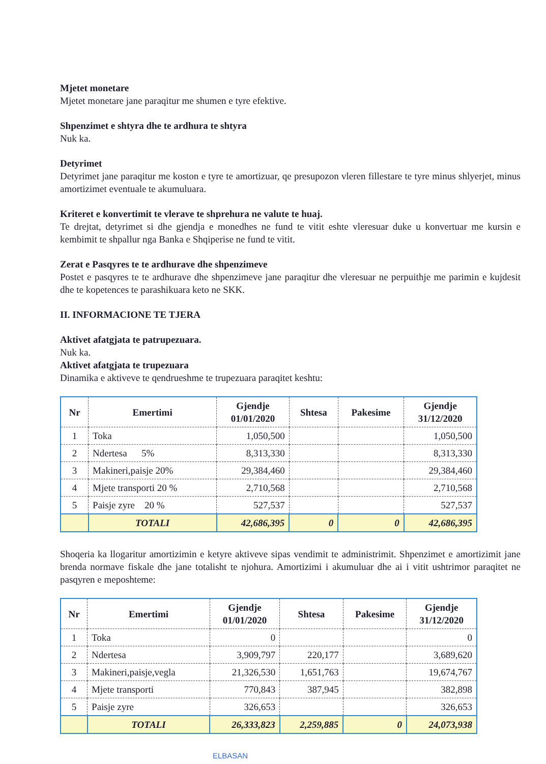Mjetet monetare
Mjetet monetare jane paraqitur me shumen e tyre efektive.
Shpenzimet e shtyra dhe te ardhura te shtyra
Nuk ka.
Detyrimet
Detyrimet jane paraqitur me koston e tyre te amortizuar, qe presupozon vleren fillestare te tyre minus shlyerjet, minus amortizimet eventuale te akumuluara.
Kriteret e konvertimit te vlerave te shprehura ne valute te huaj.
Te drejtat, detyrimet si dhe gjendja e monedhes ne fund te vitit eshte vleresuar duke u konvertuar me kursin e kembimit te shpallur nga Banka e Shqiperise ne fund te vitit.
Zerat e Pasqyres te te ardhurave dhe shpenzimeve
Postet e pasqyres te te ardhurave dhe shpenzimeve jane paraqitur dhe vleresuar ne perpuithje me parimin e kujdesit dhe te kopetences te parashikuara keto ne SKK.
II. INFORMACIONE TE TJERA
Aktivet afatgjata te patrupezuara.
Nuk ka.
Aktivet afatgjata te trupezuara
Dinamika e aktiveve te qendrueshme te trupezuara paraqitet keshtu:
| Nr | Emertimi | Gjendje 01/01/2020 | Shtesa | Pakesime | Gjendje 31/12/2020 |
| --- | --- | --- | --- | --- | --- |
| 1 | Toka | 1,050,500 | | | 1,050,500 |
| 2 | Ndertesa 5% | 8,313,330 | | | 8,313,330 |
| 3 | Makineri,paisje 20% | 29,384,460 | | | 29,384,460 |
| 4 | Mjete transporti 20 % | 2,710,568 | | | 2,710,568 |
| 5 | Paisje zyre 20 % | 527,537 | | | 527,537 |
| | TOTALI | 42,686,395 | 0 | 0 | 42,686,395 |
Shoqeria ka llogaritur amortizimin e ketyre aktiveve sipas vendimit te administrimit. Shpenzimet e amortizimit jane brenda normave fiskale dhe jane totalisht te njohura. Amortizimi i akumuluar dhe ai i vitit ushtrimor paraqitet ne pasqyren e meposhteme:
| Nr | Emertimi | Gjendje 01/01/2020 | Shtesa | Pakesime | Gjendje 31/12/2020 |
| --- | --- | --- | --- | --- | --- |
| 1 | Toka | 0 | | | 0 |
| 2 | Ndertesa | 3,909,797 | 220,177 | | 3,689,620 |
| 3 | Makineri,paisje,vegla | 21,326,530 | 1,651,763 | | 19,674,767 |
| 4 | Mjete transporti | 770,843 | 387,945 | | 382,898 |
| 5 | Paisje zyre | 326,653 | | | 326,653 |
| | TOTALI | 26,333,823 | 2,259,885 | 0 | 24,073,938 |
ELBASAN